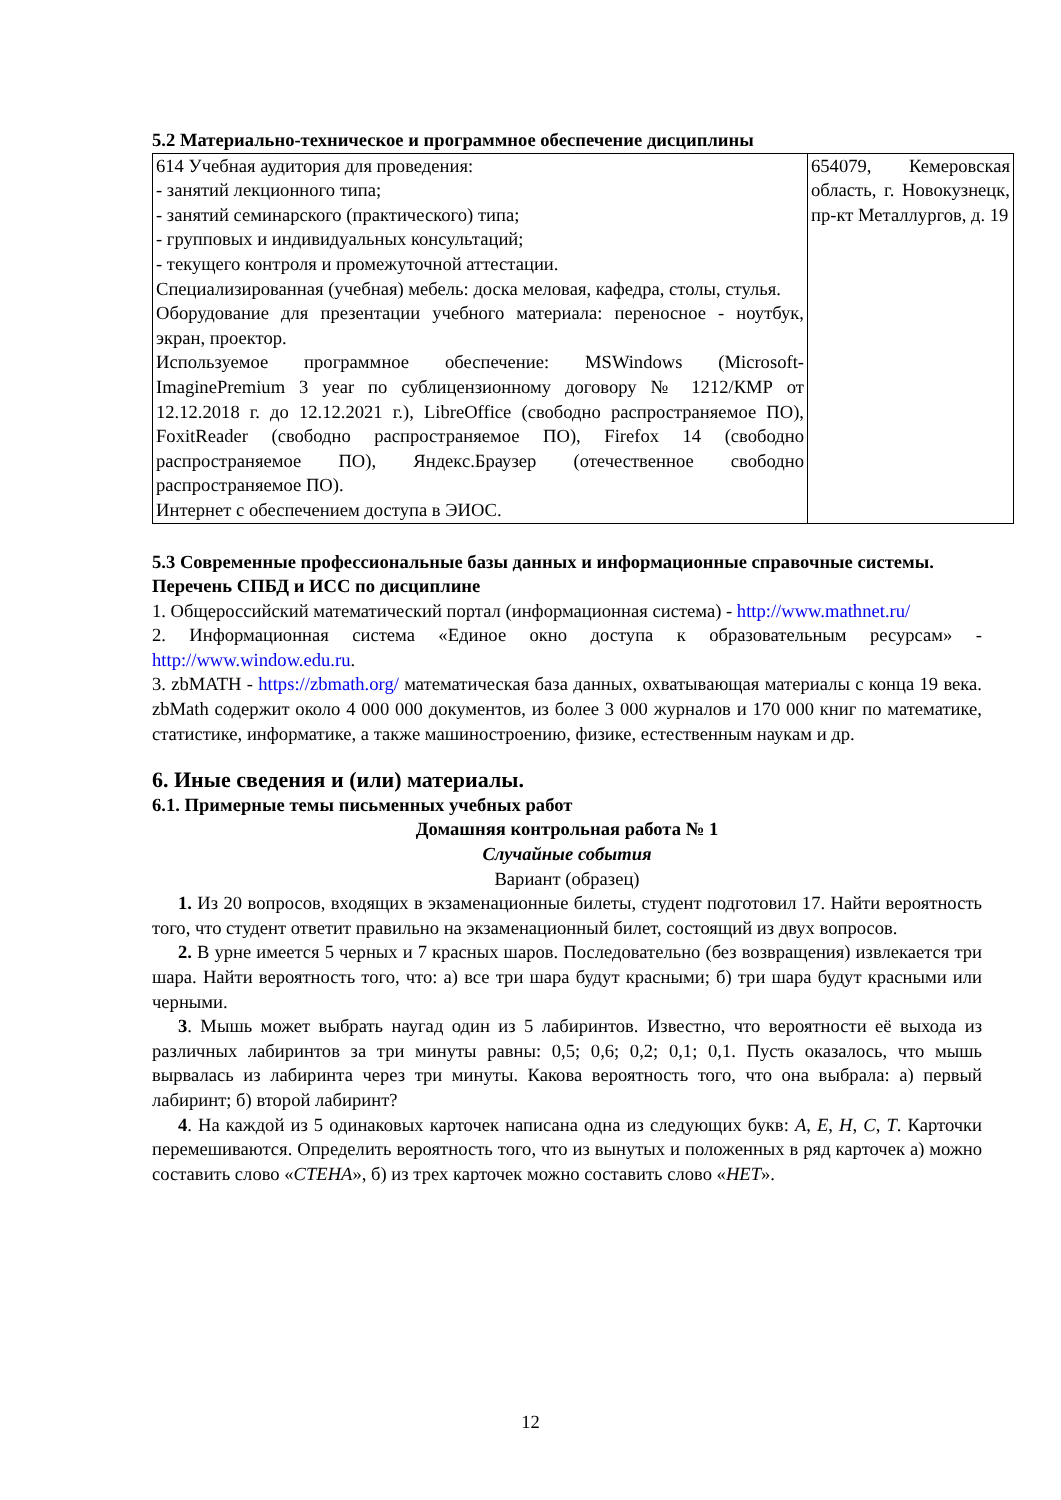5.2 Материально-техническое и программное обеспечение дисциплины
| 614 Учебная аудитория для проведения: - занятий лекционного типа; - занятий семинарского (практического) типа; - групповых и индивидуальных консультаций; - текущего контроля и промежуточной аттестации. Специализированная (учебная) мебель: доска меловая, кафедра, столы, стулья. Оборудование для презентации учебного материала: переносное - ноутбук, экран, проектор. Используемое программное обеспечение: MSWindows (Microsoft-ImaginePremium 3 year по сублицензионному договору № 1212/КМР от 12.12.2018 г. до 12.12.2021 г.), LibreOffice (свободно распространяемое ПО), FoxitReader (свободно распространяемое ПО), Firefox 14 (свободно распространяемое ПО), Яндекс.Браузер (отечественное свободно распространяемое ПО). Интернет с обеспечением доступа в ЭИОС. | 654079, Кемеровская область, г. Новокузнецк, пр-кт Металлургов, д. 19 |
5.3 Современные профессиональные базы данных и информационные справочные системы.
Перечень СПБД и ИСС по дисциплине
1. Общероссийский математический портал (информационная система) - http://www.mathnet.ru/
2. Информационная система «Единое окно доступа к образовательным ресурсам» - http://www.window.edu.ru.
3. zbMATH - https://zbmath.org/ математическая база данных, охватывающая материалы с конца 19 века. zbMath содержит около 4 000 000 документов, из более 3 000 журналов и 170 000 книг по математике, статистике, информатике, а также машиностроению, физике, естественным наукам и др.
6. Иные сведения и (или) материалы.
6.1. Примерные темы письменных учебных работ
Домашняя контрольная работа № 1
Случайные события
Вариант (образец)
1. Из 20 вопросов, входящих в экзаменационные билеты, студент подготовил 17. Найти вероятность того, что студент ответит правильно на экзаменационный билет, состоящий из двух вопросов.
2. В урне имеется 5 черных и 7 красных шаров. Последовательно (без возвращения) извлекается три шара. Найти вероятность того, что: а) все три шара будут красными; б) три шара будут красными или черными.
3. Мышь может выбрать наугад один из 5 лабиринтов. Известно, что вероятности её выхода из различных лабиринтов за три минуты равны: 0,5; 0,6; 0,2; 0,1; 0,1. Пусть оказалось, что мышь вырвалась из лабиринта через три минуты. Какова вероятность того, что она выбрала: а) первый лабиринт; б) второй лабиринт?
4. На каждой из 5 одинаковых карточек написана одна из следующих букв: А, Е, Н, С, Т. Карточки перемешиваются. Определить вероятность того, что из вынутых и положенных в ряд карточек а) можно составить слово «СТЕНА», б) из трех карточек можно составить слово «НЕТ».
12